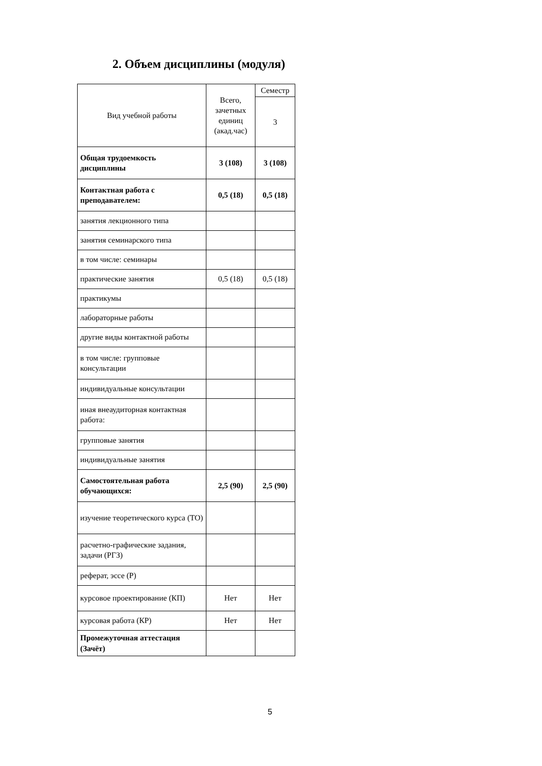2. Объем дисциплины (модуля)
| Вид учебной работы | Всего, зачетных единиц (акад.час) | Семестр |
| --- | --- | --- |
| | | 3 |
| Общая трудоемкость дисциплины | 3 (108) | 3 (108) |
| Контактная работа с преподавателем: | 0,5 (18) | 0,5 (18) |
| занятия лекционного типа | | |
| занятия семинарского типа | | |
| в том числе: семинары | | |
| практические занятия | 0,5 (18) | 0,5 (18) |
| практикумы | | |
| лабораторные работы | | |
| другие виды контактной работы | | |
| в том числе: групповые консультации | | |
| индивидуальные консультации | | |
| иная внеаудиторная контактная работа: | | |
| групповые занятия | | |
| индивидуальные занятия | | |
| Самостоятельная работа обучающихся: | 2,5 (90) | 2,5 (90) |
| изучение теоретического курса (ТО) | | |
| расчетно-графические задания, задачи (РГЗ) | | |
| реферат, эссе (Р) | | |
| курсовое проектирование (КП) | Нет | Нет |
| курсовая работа (КР) | Нет | Нет |
| Промежуточная аттестация (Зачёт) | | |
5